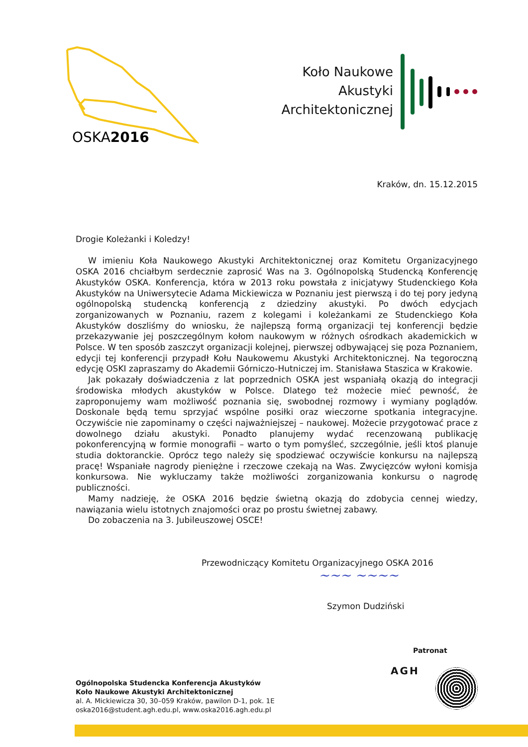OSKA2016
Koło Naukowe
Akustyki
Architektonicznej
Kraków, dn. 15.12.2015
Drogie Koleżanki i Koledzy!
W imieniu Koła Naukowego Akustyki Architektonicznej oraz Komitetu Organizacyjnego OSKA 2016 chciałbym serdecznie zaprosić Was na 3. Ogólnopolską Studencką Konferencję Akustyków OSKA. Konferencja, która w 2013 roku powstała z inicjatywy Studenckiego Koła Akustyków na Uniwersytecie Adama Mickiewicza w Poznaniu jest pierwszą i do tej pory jedyną ogólnopolską studencką konferencją z dziedziny akustyki. Po dwóch edycjach zorganizowanych w Poznaniu, razem z kolegami i koleżankami ze Studenckiego Koła Akustyków doszliśmy do wniosku, że najlepszą formą organizacji tej konferencji będzie przekazywanie jej poszczególnym kołom naukowym w różnych ośrodkach akademickich w Polsce. W ten sposób zaszczyt organizacji kolejnej, pierwszej odbywającej się poza Poznaniem, edycji tej konferencji przypadł Kołu Naukowemu Akustyki Architektonicznej. Na tegoroczną edycję OSKI zapraszamy do Akademii Górniczo-Hutniczej im. Stanisława Staszica w Krakowie.
Jak pokazały doświadczenia z lat poprzednich OSKA jest wspaniałą okazją do integracji środowiska młodych akustyków w Polsce. Dlatego też możecie mieć pewność, że zaproponujemy wam możliwość poznania się, swobodnej rozmowy i wymiany poglądów. Doskonale będą temu sprzyjać wspólne posiłki oraz wieczorne spotkania integracyjne. Oczywiście nie zapominamy o części najważniejszej – naukowej. Możecie przygotować prace z dowolnego działu akustyki. Ponadto planujemy wydać recenzowaną publikację pokonferencyjną w formie monografii – warto o tym pomyśleć, szczególnie, jeśli ktoś planuje studia doktoranckie. Oprócz tego należy się spodziewać oczywiście konkursu na najlepszą pracę! Wspaniałe nagrody pieniężne i rzeczowe czekają na Was. Zwycięzców wyłoni komisja konkursowa. Nie wykluczamy także możliwości zorganizowania konkursu o nagrodę publiczności.
Mamy nadzieję, że OSKA 2016 będzie świetną okazją do zdobycia cennej wiedzy, nawiązania wielu istotnych znajomości oraz po prostu świetnej zabawy.
Do zobaczenia na 3. Jubileuszowej OSCE!
Przewodniczący Komitetu Organizacyjnego OSKA 2016
~~~ ~~~~
Szymon Dudziński
Patronat
AGH
Ogólnopolska Studencka Konferencja Akustyków
Koło Naukowe Akustyki Architektonicznej
al. A. Mickiewicza 30, 30–059 Kraków, pawilon D-1, pok. 1E
oska2016@student.agh.edu.pl, www.oska2016.agh.edu.pl